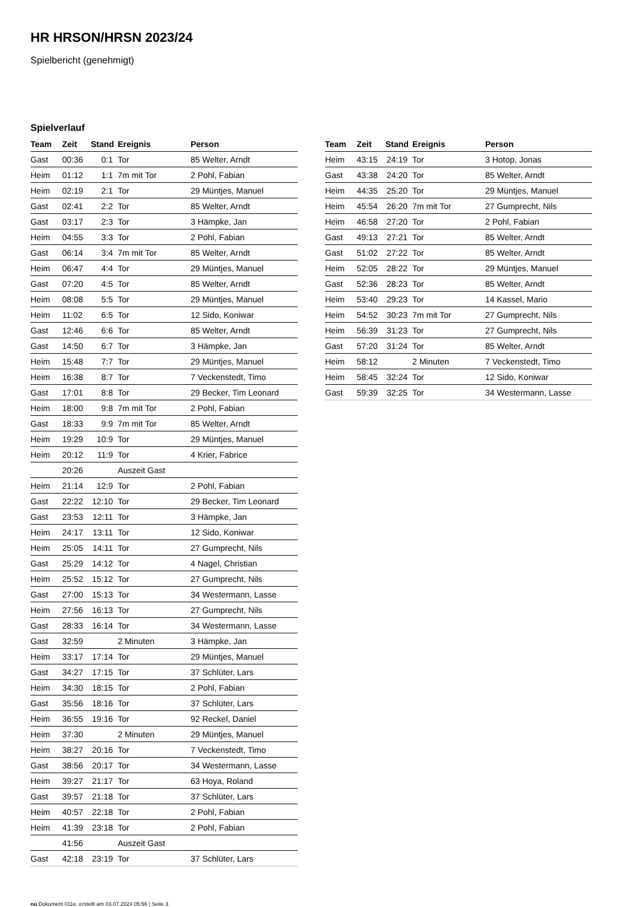HR HRSON/HRSN 2023/24
Spielbericht (genehmigt)
Spielverlauf
| Team | Zeit | Stand | Ereignis | Person |
| --- | --- | --- | --- | --- |
| Gast | 00:36 | 0:1 | Tor | 85 Welter, Arndt |
| Heim | 01:12 | 1:1 | 7m mit Tor | 2 Pohl, Fabian |
| Heim | 02:19 | 2:1 | Tor | 29 Müntjes, Manuel |
| Gast | 02:41 | 2:2 | Tor | 85 Welter, Arndt |
| Gast | 03:17 | 2:3 | Tor | 3 Hämpke, Jan |
| Heim | 04:55 | 3:3 | Tor | 2 Pohl, Fabian |
| Gast | 06:14 | 3:4 | 7m mit Tor | 85 Welter, Arndt |
| Heim | 06:47 | 4:4 | Tor | 29 Müntjes, Manuel |
| Gast | 07:20 | 4:5 | Tor | 85 Welter, Arndt |
| Heim | 08:08 | 5:5 | Tor | 29 Müntjes, Manuel |
| Heim | 11:02 | 6:5 | Tor | 12 Sido, Koniwar |
| Gast | 12:46 | 6:6 | Tor | 85 Welter, Arndt |
| Gast | 14:50 | 6:7 | Tor | 3 Hämpke, Jan |
| Heim | 15:48 | 7:7 | Tor | 29 Müntjes, Manuel |
| Heim | 16:38 | 8:7 | Tor | 7 Veckenstedt, Timo |
| Gast | 17:01 | 8:8 | Tor | 29 Becker, Tim Leonard |
| Heim | 18:00 | 9:8 | 7m mit Tor | 2 Pohl, Fabian |
| Gast | 18:33 | 9:9 | 7m mit Tor | 85 Welter, Arndt |
| Heim | 19:29 | 10:9 | Tor | 29 Müntjes, Manuel |
| Heim | 20:12 | 11:9 | Tor | 4 Krier, Fabrice |
| | 20:26 | | Auszeit Gast | |
| Heim | 21:14 | 12:9 | Tor | 2 Pohl, Fabian |
| Gast | 22:22 | 12:10 | Tor | 29 Becker, Tim Leonard |
| Gast | 23:53 | 12:11 | Tor | 3 Hämpke, Jan |
| Heim | 24:17 | 13:11 | Tor | 12 Sido, Koniwar |
| Heim | 25:05 | 14:11 | Tor | 27 Gumprecht, Nils |
| Gast | 25:29 | 14:12 | Tor | 4 Nagel, Christian |
| Heim | 25:52 | 15:12 | Tor | 27 Gumprecht, Nils |
| Gast | 27:00 | 15:13 | Tor | 34 Westermann, Lasse |
| Heim | 27:56 | 16:13 | Tor | 27 Gumprecht, Nils |
| Gast | 28:33 | 16:14 | Tor | 34 Westermann, Lasse |
| Gast | 32:59 | | 2 Minuten | 3 Hämpke, Jan |
| Heim | 33:17 | 17:14 | Tor | 29 Müntjes, Manuel |
| Gast | 34:27 | 17:15 | Tor | 37 Schlüter, Lars |
| Heim | 34:30 | 18:15 | Tor | 2 Pohl, Fabian |
| Gast | 35:56 | 18:16 | Tor | 37 Schlüter, Lars |
| Heim | 36:55 | 19:16 | Tor | 92 Reckel, Daniel |
| Heim | 37:30 | | 2 Minuten | 29 Müntjes, Manuel |
| Heim | 38:27 | 20:16 | Tor | 7 Veckenstedt, Timo |
| Gast | 38:56 | 20:17 | Tor | 34 Westermann, Lasse |
| Heim | 39:27 | 21:17 | Tor | 63 Hoya, Roland |
| Gast | 39:57 | 21:18 | Tor | 37 Schlüter, Lars |
| Heim | 40:57 | 22:18 | Tor | 2 Pohl, Fabian |
| Heim | 41:39 | 23:18 | Tor | 2 Pohl, Fabian |
| | 41:56 | | Auszeit Gast | |
| Gast | 42:18 | 23:19 | Tor | 37 Schlüter, Lars |
| Team | Zeit | Stand | Ereignis | Person |
| --- | --- | --- | --- | --- |
| Heim | 43:15 | 24:19 | Tor | 3 Hotop, Jonas |
| Gast | 43:38 | 24:20 | Tor | 85 Welter, Arndt |
| Heim | 44:35 | 25:20 | Tor | 29 Müntjes, Manuel |
| Heim | 45:54 | 26:20 | 7m mit Tor | 27 Gumprecht, Nils |
| Heim | 46:58 | 27:20 | Tor | 2 Pohl, Fabian |
| Gast | 49:13 | 27:21 | Tor | 85 Welter, Arndt |
| Gast | 51:02 | 27:22 | Tor | 85 Welter, Arndt |
| Heim | 52:05 | 28:22 | Tor | 29 Müntjes, Manuel |
| Gast | 52:36 | 28:23 | Tor | 85 Welter, Arndt |
| Heim | 53:40 | 29:23 | Tor | 14 Kassel, Mario |
| Heim | 54:52 | 30:23 | 7m mit Tor | 27 Gumprecht, Nils |
| Heim | 56:39 | 31:23 | Tor | 27 Gumprecht, Nils |
| Gast | 57:20 | 31:24 | Tor | 85 Welter, Arndt |
| Heim | 58:12 | | 2 Minuten | 7 Veckenstedt, Timo |
| Heim | 58:45 | 32:24 | Tor | 12 Sido, Koniwar |
| Gast | 59:39 | 32:25 | Tor | 34 Westermann, Lasse |
nu.Dokument 011e, erstellt am 03.07.2024 05:56 | Seite 3